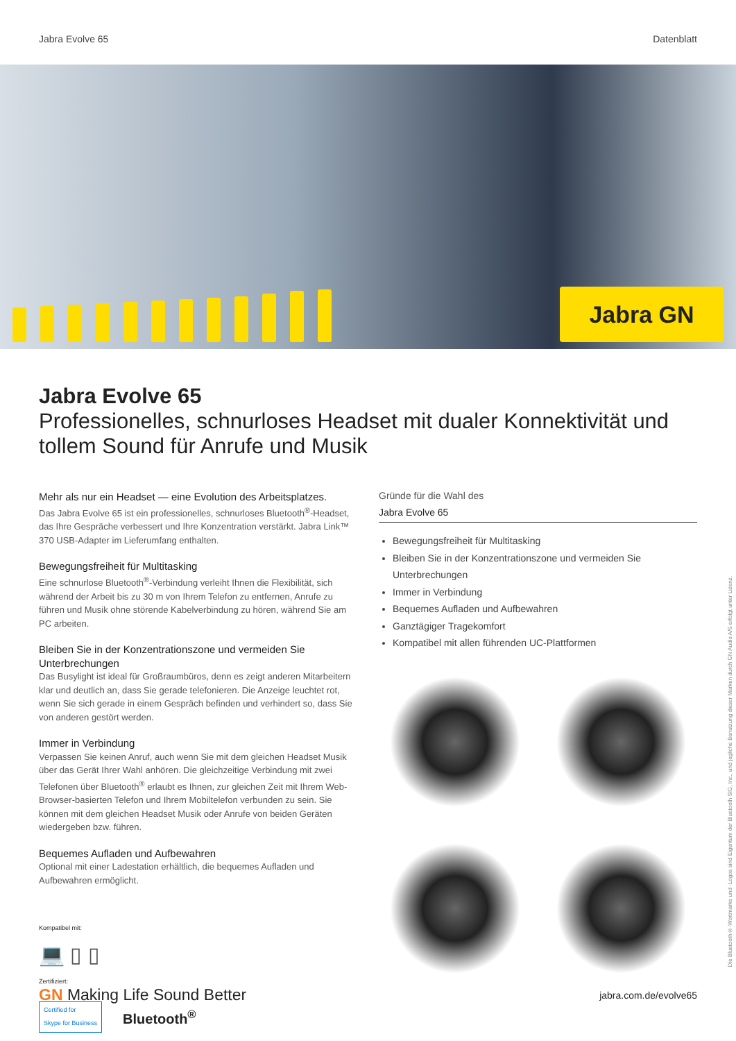Jabra Evolve 65 Datenblatt
Jabra GN
Jabra Evolve 65
Professionelles, schnurloses Headset mit dualer Konnektivität und tollem Sound für Anrufe und Musik
Mehr als nur ein Headset — eine Evolution des Arbeitsplatzes.
Das Jabra Evolve 65 ist ein professionelles, schnurloses Bluetooth<sup>®</sup>-Headset, das Ihre Gespräche verbessert und Ihre Konzentration verstärkt. Jabra Link™ 370 USB-Adapter im Lieferumfang enthalten.
Bewegungsfreiheit für Multitasking
Eine schnurlose Bluetooth<sup>®</sup>-Verbindung verleiht Ihnen die Flexibilität, sich während der Arbeit bis zu 30 m von Ihrem Telefon zu entfernen, Anrufe zu führen und Musik ohne störende Kabelverbindung zu hören, während Sie am PC arbeiten.
Bleiben Sie in der Konzentrationszone und vermeiden Sie Unterbrechungen
Das Busylight ist ideal für Großraumbüros, denn es zeigt anderen Mitarbeitern klar und deutlich an, dass Sie gerade telefonieren. Die Anzeige leuchtet rot, wenn Sie sich gerade in einem Gespräch befinden und verhindert so, dass Sie von anderen gestört werden.
Immer in Verbindung
Verpassen Sie keinen Anruf, auch wenn Sie mit dem gleichen Headset Musik über das Gerät Ihrer Wahl anhören. Die gleichzeitige Verbindung mit zwei Telefonen über Bluetooth<sup>®</sup> erlaubt es Ihnen, zur gleichen Zeit mit Ihrem Web-Browser-basierten Telefon und Ihrem Mobiltelefon verbunden zu sein. Sie können mit dem gleichen Headset Musik oder Anrufe von beiden Geräten wiedergeben bzw. führen.
Bequemes Aufladen und Aufbewahren
Optional mit einer Ladestation erhältlich, die bequemes Aufladen und Aufbewahren ermöglicht.
Kompatibel mit:
💻 ▯ ▯
Zertifiziert:
Certified for
Skype for Business Bluetooth<sup>®</sup>
Gründe für die Wahl des
Jabra Evolve 65
Bewegungsfreiheit für Multitasking
Bleiben Sie in der Konzentrationszone und vermeiden Sie Unterbrechungen
Immer in Verbindung
Bequemes Aufladen und Aufbewahren
Ganztägiger Tragekomfort
Kompatibel mit allen führenden UC-Plattformen
GN Making Life Sound Better jabra.com.de/evolve65
Die Bluetooth®-Wortmarke und -Logos sind Eigentum der Bluetooth SIG, Inc., und jegliche Benutzung dieser Marken durch GN Audio A/S erfolgt unter Lizenz.